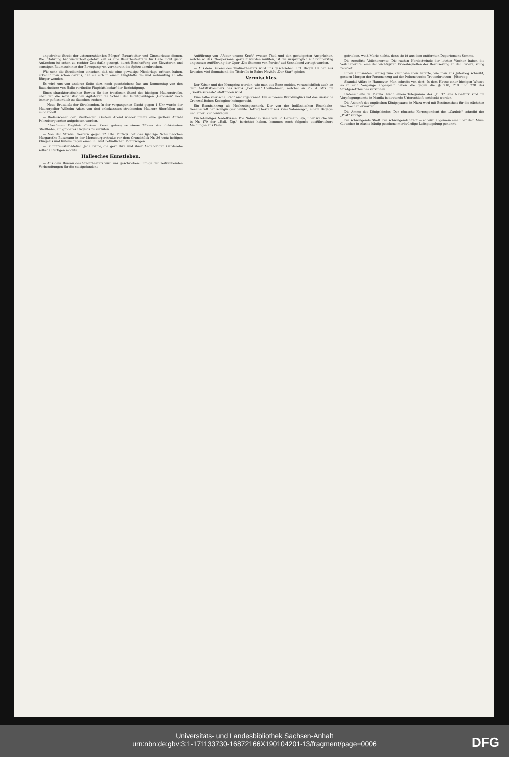angedrohte Streik der „steuerzahlenden Bürger" Bauarbeiter und Zimmerleute dienen. Die Erfahrung hat wiederholt gelehrt, daß es eine Bauarbeiterfrage für Halle nicht giebt. Außerdem ist schon zu rechter Zeit dafür gesorgt, durch Beschaffung von Elevatoren und sonstigen Baumaschinen der Bewegung von vornherein die Spitze abzubrechen.
Wie sehr die Streikenden einsehen, daß sie eine gewaltige Niederlage erlitten haben, erkennt man schon daraus, daß sie sich in einem Flugblatte de- und wehmüthig an alle Bürger wenden.
Es wird uns von anderer Seite dazu noch geschrieben: Das am Donnerstag von den Bauarbeitern von Halle vertheilte Flugblatt bedarf der Berichtigung.
Einen charakteristischen Beweis für den trostlosen Stand des hiesigen Maurerstreiks, über den die sozialistischen Agitatoren die Schaar der leichtgläubigen „Genossen" noch immer geflissentlich zu täuschen suchen.
— Neue Brutalität der Streikenden. In der vergangenen Nacht gegen 1 Uhr wurde der Maurerpolier Wilhelm Adam von drei unbekannten streikenden Maurern überfallen und mißhandelt.
— Radauscenen der Streikenden. Gestern Abend wieder mußte eine größere Anzahl Polizeisergeanten aufgeboten werden.
— Verhütetes Unglück. Gestern Abend gelang es einem Führer der elektrischen Stadtbahn, ein größeres Unglück zu verhüten.
— Von der Straße. Gestern gegen 12 Uhr Mittags lief das 6jährige Schulmädchen Margarethe Butzmann in der Merseburgerstraße vor dem Grundstück Nr. 36 trotz heftigen Klingelns und Rufens gegen einen in Fahrt befindlichen Motorwagen.
— Schnittmuster-Atelier. Jede Dame, die gern ihre und ihrer Angehörigen Garderobe selbst anfertigen möchte.
Hallesches Kunstleben.
— Aus dem Bureau des Stadttheaters wird uns geschrieben: Infolge der zeitraubenden Vorbereitungen für die stattgefundene
Aufführung von „Ueber unsere Kraft" zweiter Theil und den gesteigerten Ansprüchen, welche an das Chorpersonal gestellt werden mußten, ist die ursprünglich auf Donnerstag angesetzte Aufführung der Oper „Die Stumme von Portici" auf Sonnabend verlegt worden.
— Aus dem Bureau des Thalia-Theaters wird uns geschrieben: Frl. Magda Halden aus Dresden wird Sonnabend die Titelrolle in Bahrs Novität „Der Star" spielen.
Vermischtes.
Der Kaiser und der Kronprinz werden, wie man aus Bonn meldet, voraussichtlich auch an dem Antrittskommers des Korps „Borussia" theilnehmen, welcher am 25. d. Mts. im „Dreikaisersaale" stattfinden wird.
Eine halbe russische Stadt niedergebrannt. Ein schweres Brandunglück hat das russische Grenzstädtchen Kozieglow heimgesucht.
Ein Eisenbahnzug als Hochzeitsgeschenk. Der von der holländischen Eisenbahn-Gesellschaft der Königin geschenkte Hofzug besteht aus zwei Salonwagen, einem Bagage- und einem Küchenwagen.
Ein lebendiges Nadelkissen. Die Nähnadel-Dame von St. Germain-Laye, über welche wir in Nr. 179 der „Hall. Ztg." berichtet haben, kommen noch folgende ausführlichere Meldungen aus Paris.
getrieben, weiß Marie nichts, denn sie ist aus dem entfernten Departement Somme.
Die zerstörte Veilchenernte. Die rauhen Nordostwinde der letzten Wochen haben die Veilchenernte, eine der wichtigsten Erwerbsquellen der Bevölkerung an der Riviera, völlig zerstört.
Einen amüsanten Beitrag zum Kleinbahnleben lieferte, wie man aus Jüterbog schreibt, gestern Morgen der Personenzug auf der Nebenstrecke Treuenbrietzen—Jüterbog.
Skandal-Affäre in Hannover. Man schreibt von dort: In dem Hause einer hiesigen Wittwe sollen sich Vorgänge abgespielt haben, die gegen die §§ 218, 219 und 220 des Strafgesetzbuches verstoßen.
Unterschleife in Manila. Nach einem Telegramm des „B. T." aus New-York sind im Verpflegungsamte in Manila bedeutende Unterschleife entdeckt worden.
Die Ankunft des englischen Königspaares in Nizza wird mit Bestimmtheit für die nächsten vier Wochen erwartet.
Die Amme des Königskindes. Der römische Korrespondent des „Gaulois" schreibt der „Post" zufolge.
Die schweigende Stadt. Die schweigende Stadt — so wird allgemein eine über dem Muir-Gletscher in Alaska häufig gesehene merkwürdige Luftspiegelung genannt.
Universitäts- und Landesbibliothek Sachsen-Anhalt
urn:nbn:de:gbv:3:1-171133730-16872166X190104201-13/fragment/page=0006
DFG